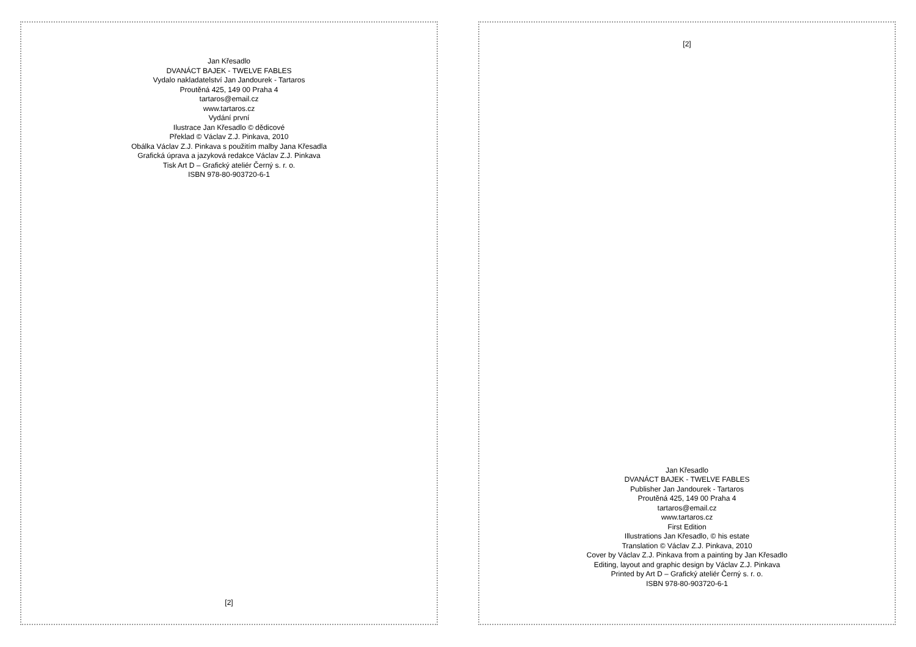Jan Křesadlo
DVANÁCT BAJEK - TWELVE FABLES
Vydalo nakladatelství Jan Jandourek - Tartaros
Proutěná 425, 149 00 Praha 4
tartaros@email.cz
www.tartaros.cz
Vydání první
Ilustrace Jan Křesadlo © dědicové
Překlad © Václav Z.J. Pinkava, 2010
Obálka Václav Z.J. Pinkava s použitím malby Jana Křesadla
Grafická úprava a jazyková redakce Václav Z.J. Pinkava
Tisk Art D – Grafický ateliér Černý s. r. o.
ISBN 978-80-903720-6-1
[2]
[2]
Jan Křesadlo
DVANÁCT BAJEK - TWELVE FABLES
Publisher Jan Jandourek - Tartaros
Proutěná 425, 149 00 Praha 4
tartaros@email.cz
www.tartaros.cz
First Edition
Illustrations Jan Křesadlo, © his estate
Translation © Václav Z.J. Pinkava, 2010
Cover by Václav Z.J. Pinkava from a painting by Jan Křesadlo
Editing, layout and graphic design by Václav Z.J. Pinkava
Printed by Art D – Grafický ateliér Černý s. r. o.
ISBN 978-80-903720-6-1